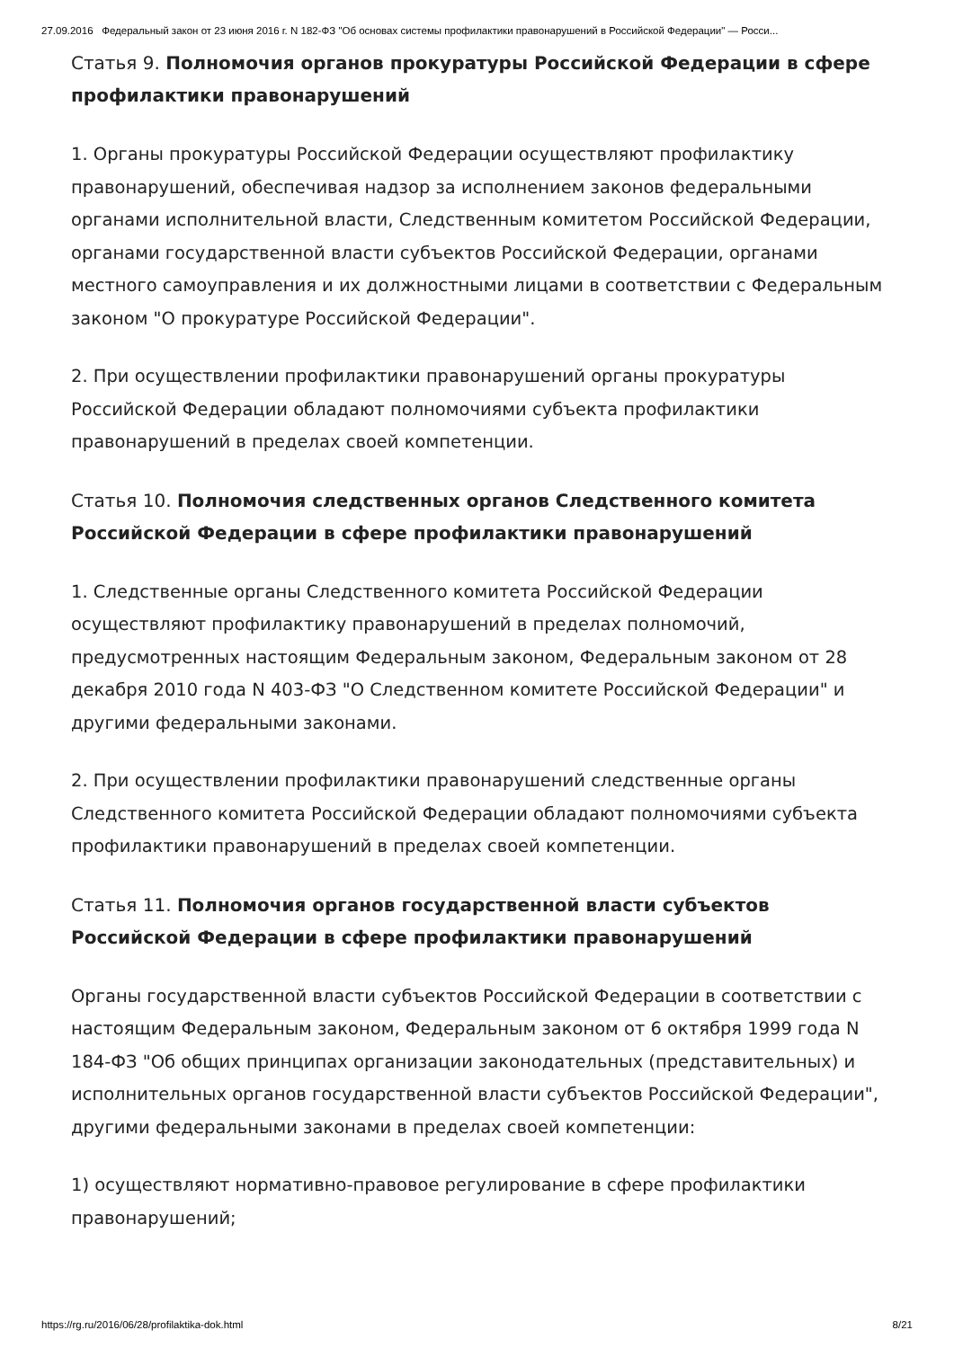27.09.2016 Федеральный закон от 23 июня 2016 г. N 182-ФЗ "Об основах системы профилактики правонарушений в Российской Федерации" — Росси...
Статья 9. Полномочия органов прокуратуры Российской Федерации в сфере профилактики правонарушений
1. Органы прокуратуры Российской Федерации осуществляют профилактику правонарушений, обеспечивая надзор за исполнением законов федеральными органами исполнительной власти, Следственным комитетом Российской Федерации, органами государственной власти субъектов Российской Федерации, органами местного самоуправления и их должностными лицами в соответствии с Федеральным законом "О прокуратуре Российской Федерации".
2. При осуществлении профилактики правонарушений органы прокуратуры Российской Федерации обладают полномочиями субъекта профилактики правонарушений в пределах своей компетенции.
Статья 10. Полномочия следственных органов Следственного комитета Российской Федерации в сфере профилактики правонарушений
1. Следственные органы Следственного комитета Российской Федерации осуществляют профилактику правонарушений в пределах полномочий, предусмотренных настоящим Федеральным законом, Федеральным законом от 28 декабря 2010 года N 403-ФЗ "О Следственном комитете Российской Федерации" и другими федеральными законами.
2. При осуществлении профилактики правонарушений следственные органы Следственного комитета Российской Федерации обладают полномочиями субъекта профилактики правонарушений в пределах своей компетенции.
Статья 11. Полномочия органов государственной власти субъектов Российской Федерации в сфере профилактики правонарушений
Органы государственной власти субъектов Российской Федерации в соответствии с настоящим Федеральным законом, Федеральным законом от 6 октября 1999 года N 184-ФЗ "Об общих принципах организации законодательных (представительных) и исполнительных органов государственной власти субъектов Российской Федерации", другими федеральными законами в пределах своей компетенции:
1) осуществляют нормативно-правовое регулирование в сфере профилактики правонарушений;
https://rg.ru/2016/06/28/profilaktika-dok.html 8/21